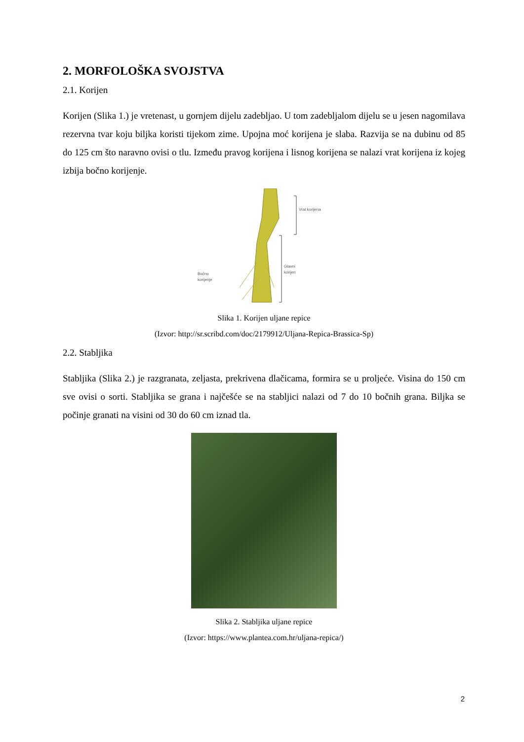2. MORFOLOŠKA SVOJSTVA
2.1. Korijen
Korijen (Slika 1.) je vretenast, u gornjem dijelu zadebljao. U tom zadebljalom dijelu se u jesen nagomilava rezervna tvar koju biljka koristi tijekom zime. Upojna moć korijena je slaba. Razvija se na dubinu od 85 do 125 cm što naravno ovisi o tlu. Između pravog korijena i lisnog korijena se nalazi vrat korijena iz kojeg izbija bočno korijenje.
Vrat korijena
Glavni
korijen
Bočno
korijenje
Slika 1. Korijen uljane repice
(Izvor: http://sr.scribd.com/doc/2179912/Uljana-Repica-Brassica-Sp)
2.2. Stabljika
Stabljika (Slika 2.) je razgranata, zeljasta, prekrivena dlačicama, formira se u proljeće. Visina do 150 cm sve ovisi o sorti. Stabljika se grana i najčešće se na stabljici nalazi od 7 do 10 bočnih grana. Biljka se počinje granati na visini od 30 do 60 cm iznad tla.
Slika 2. Stabljika uljane repice
(Izvor: https://www.plantea.com.hr/uljana-repica/)
2